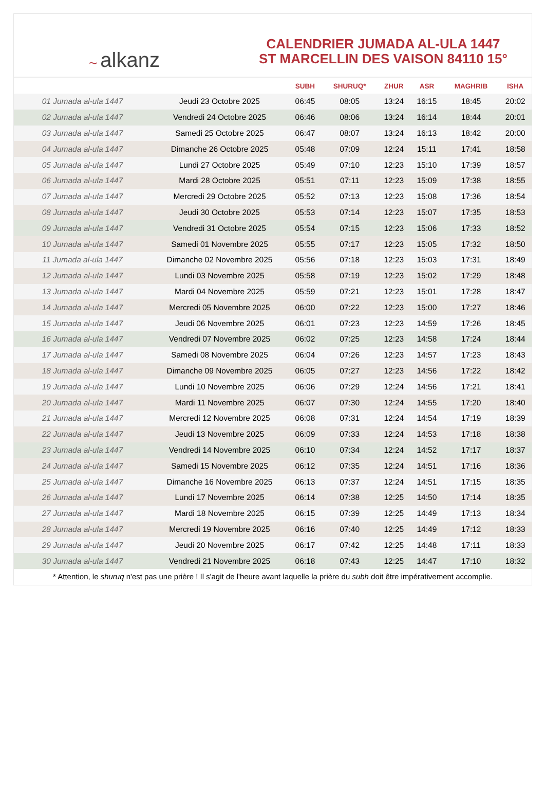~ alkanz
CALENDRIER JUMADA AL-ULA 1447
ST MARCELLIN DES VAISON 84110 15°
| | | SUBH | SHURUQ* | ZHUR | ASR | MAGHRIB | ISHA |
| --- | --- | --- | --- | --- | --- | --- | --- |
| 01 Jumada al-ula 1447 | Jeudi 23 Octobre 2025 | 06:45 | 08:05 | 13:24 | 16:15 | 18:45 | 20:02 |
| 02 Jumada al-ula 1447 | Vendredi 24 Octobre 2025 | 06:46 | 08:06 | 13:24 | 16:14 | 18:44 | 20:01 |
| 03 Jumada al-ula 1447 | Samedi 25 Octobre 2025 | 06:47 | 08:07 | 13:24 | 16:13 | 18:42 | 20:00 |
| 04 Jumada al-ula 1447 | Dimanche 26 Octobre 2025 | 05:48 | 07:09 | 12:24 | 15:11 | 17:41 | 18:58 |
| 05 Jumada al-ula 1447 | Lundi 27 Octobre 2025 | 05:49 | 07:10 | 12:23 | 15:10 | 17:39 | 18:57 |
| 06 Jumada al-ula 1447 | Mardi 28 Octobre 2025 | 05:51 | 07:11 | 12:23 | 15:09 | 17:38 | 18:55 |
| 07 Jumada al-ula 1447 | Mercredi 29 Octobre 2025 | 05:52 | 07:13 | 12:23 | 15:08 | 17:36 | 18:54 |
| 08 Jumada al-ula 1447 | Jeudi 30 Octobre 2025 | 05:53 | 07:14 | 12:23 | 15:07 | 17:35 | 18:53 |
| 09 Jumada al-ula 1447 | Vendredi 31 Octobre 2025 | 05:54 | 07:15 | 12:23 | 15:06 | 17:33 | 18:52 |
| 10 Jumada al-ula 1447 | Samedi 01 Novembre 2025 | 05:55 | 07:17 | 12:23 | 15:05 | 17:32 | 18:50 |
| 11 Jumada al-ula 1447 | Dimanche 02 Novembre 2025 | 05:56 | 07:18 | 12:23 | 15:03 | 17:31 | 18:49 |
| 12 Jumada al-ula 1447 | Lundi 03 Novembre 2025 | 05:58 | 07:19 | 12:23 | 15:02 | 17:29 | 18:48 |
| 13 Jumada al-ula 1447 | Mardi 04 Novembre 2025 | 05:59 | 07:21 | 12:23 | 15:01 | 17:28 | 18:47 |
| 14 Jumada al-ula 1447 | Mercredi 05 Novembre 2025 | 06:00 | 07:22 | 12:23 | 15:00 | 17:27 | 18:46 |
| 15 Jumada al-ula 1447 | Jeudi 06 Novembre 2025 | 06:01 | 07:23 | 12:23 | 14:59 | 17:26 | 18:45 |
| 16 Jumada al-ula 1447 | Vendredi 07 Novembre 2025 | 06:02 | 07:25 | 12:23 | 14:58 | 17:24 | 18:44 |
| 17 Jumada al-ula 1447 | Samedi 08 Novembre 2025 | 06:04 | 07:26 | 12:23 | 14:57 | 17:23 | 18:43 |
| 18 Jumada al-ula 1447 | Dimanche 09 Novembre 2025 | 06:05 | 07:27 | 12:23 | 14:56 | 17:22 | 18:42 |
| 19 Jumada al-ula 1447 | Lundi 10 Novembre 2025 | 06:06 | 07:29 | 12:24 | 14:56 | 17:21 | 18:41 |
| 20 Jumada al-ula 1447 | Mardi 11 Novembre 2025 | 06:07 | 07:30 | 12:24 | 14:55 | 17:20 | 18:40 |
| 21 Jumada al-ula 1447 | Mercredi 12 Novembre 2025 | 06:08 | 07:31 | 12:24 | 14:54 | 17:19 | 18:39 |
| 22 Jumada al-ula 1447 | Jeudi 13 Novembre 2025 | 06:09 | 07:33 | 12:24 | 14:53 | 17:18 | 18:38 |
| 23 Jumada al-ula 1447 | Vendredi 14 Novembre 2025 | 06:10 | 07:34 | 12:24 | 14:52 | 17:17 | 18:37 |
| 24 Jumada al-ula 1447 | Samedi 15 Novembre 2025 | 06:12 | 07:35 | 12:24 | 14:51 | 17:16 | 18:36 |
| 25 Jumada al-ula 1447 | Dimanche 16 Novembre 2025 | 06:13 | 07:37 | 12:24 | 14:51 | 17:15 | 18:35 |
| 26 Jumada al-ula 1447 | Lundi 17 Novembre 2025 | 06:14 | 07:38 | 12:25 | 14:50 | 17:14 | 18:35 |
| 27 Jumada al-ula 1447 | Mardi 18 Novembre 2025 | 06:15 | 07:39 | 12:25 | 14:49 | 17:13 | 18:34 |
| 28 Jumada al-ula 1447 | Mercredi 19 Novembre 2025 | 06:16 | 07:40 | 12:25 | 14:49 | 17:12 | 18:33 |
| 29 Jumada al-ula 1447 | Jeudi 20 Novembre 2025 | 06:17 | 07:42 | 12:25 | 14:48 | 17:11 | 18:33 |
| 30 Jumada al-ula 1447 | Vendredi 21 Novembre 2025 | 06:18 | 07:43 | 12:25 | 14:47 | 17:10 | 18:32 |
* Attention, le shuruq n'est pas une prière ! Il s'agit de l'heure avant laquelle la prière du subh doit être impérativement accomplie.